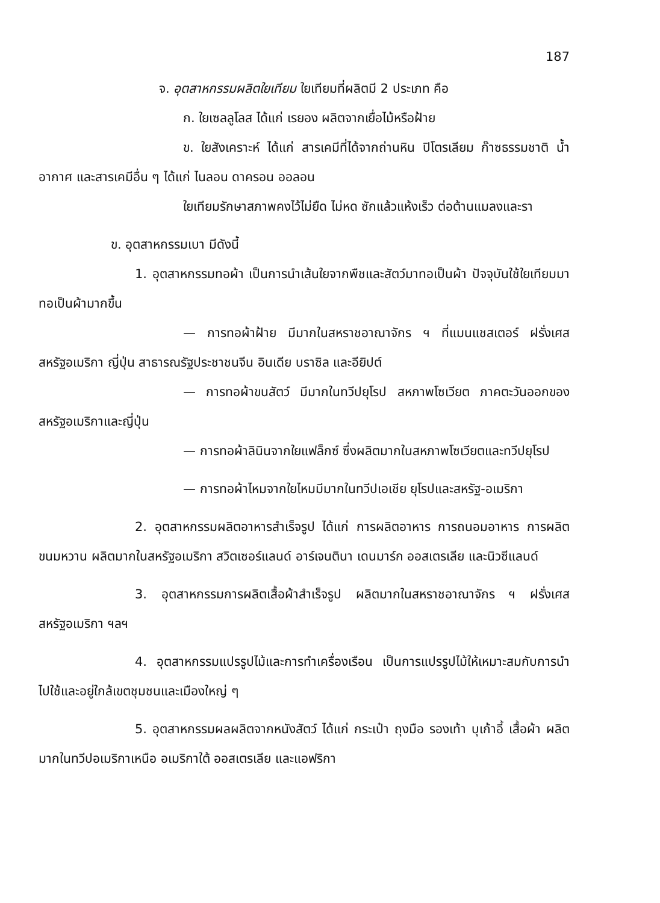187
จ. อุตสาหกรรมผลิตใยเทียม ใยเทียมที่ผลิตมี 2 ประเภท คือ
ก. ใยเซลลูโลส ได้แก่ เรยอง ผลิตจากเยื่อไม้หรือฝ้าย
ข. ใยสังเคราะห์ ได้แก่ สารเคมีที่ได้จากถ่านหิน ปิโตรเลียม ก๊าซธรรมชาติ น้ำ อากาศ และสารเคมีอื่น ๆ ได้แก่ ไนลอน ดาครอน ออลอน
ใยเทียมรักษาสภาพคงไว้ไม่ยืด ไม่หด ซักแล้วแห้งเร็ว ต่อต้านแมลงและรา
ข. อุตสาหกรรมเบา มีดังนี้
1. อุตสาหกรรมทอผ้า เป็นการนำเส้นใยจากพืชและสัตว์มาทอเป็นผ้า ปัจจุบันใช้ใยเทียมมาทอเป็นผ้ามากขึ้น
— การทอผ้าฝ้าย มีมากในสหราชอาณาจักร ฯ ที่แมนแชสเตอร์ ฝรั่งเศส สหรัฐอเมริกา ญี่ปุ่น สาธารณรัฐประชาชนจีน อินเดีย บราซิล และอียิปต์
— การทอผ้าขนสัตว์ มีมากในทวีปยุโรป สหภาพโซเวียต ภาคตะวันออกของสหรัฐอเมริกาและญี่ปุ่น
— การทอผ้าลินินจากใยแฟล็กซ์ ซึ่งผลิตมากในสหภาพโซเวียตและทวีปยุโรป
— การทอผ้าไหมจากใยไหมมีมากในทวีปเอเชีย ยุโรปและสหรัฐ-อเมริกา
2. อุตสาหกรรมผลิตอาหารสำเร็จรูป ได้แก่ การผลิตอาหาร การถนอมอาหาร การผลิตขนมหวาน ผลิตมากในสหรัฐอเมริกา สวิตเซอร์แลนด์ อาร์เจนตินา เดนมาร์ก ออสเตรเลีย และนิวซีแลนด์
3. อุตสาหกรรมการผลิตเสื้อผ้าสำเร็จรูป ผลิตมากในสหราชอาณาจักร ฯ ฝรั่งเศส สหรัฐอเมริกา ฯลฯ
4. อุตสาหกรรมแปรรูปไม้และการทำเครื่องเรือน เป็นการแปรรูปไม้ให้เหมาะสมกับการนำไปใช้และอยู่ใกล้เขตชุมชนและเมืองใหญ่ ๆ
5. อุตสาหกรรมผลผลิตจากหนังสัตว์ ได้แก่ กระเป๋า ถุงมือ รองเท้า บุเก้าอี้ เสื้อผ้า ผลิตมากในทวีปอเมริกาเหนือ อเมริกาใต้ ออสเตรเลีย และแอฟริกา